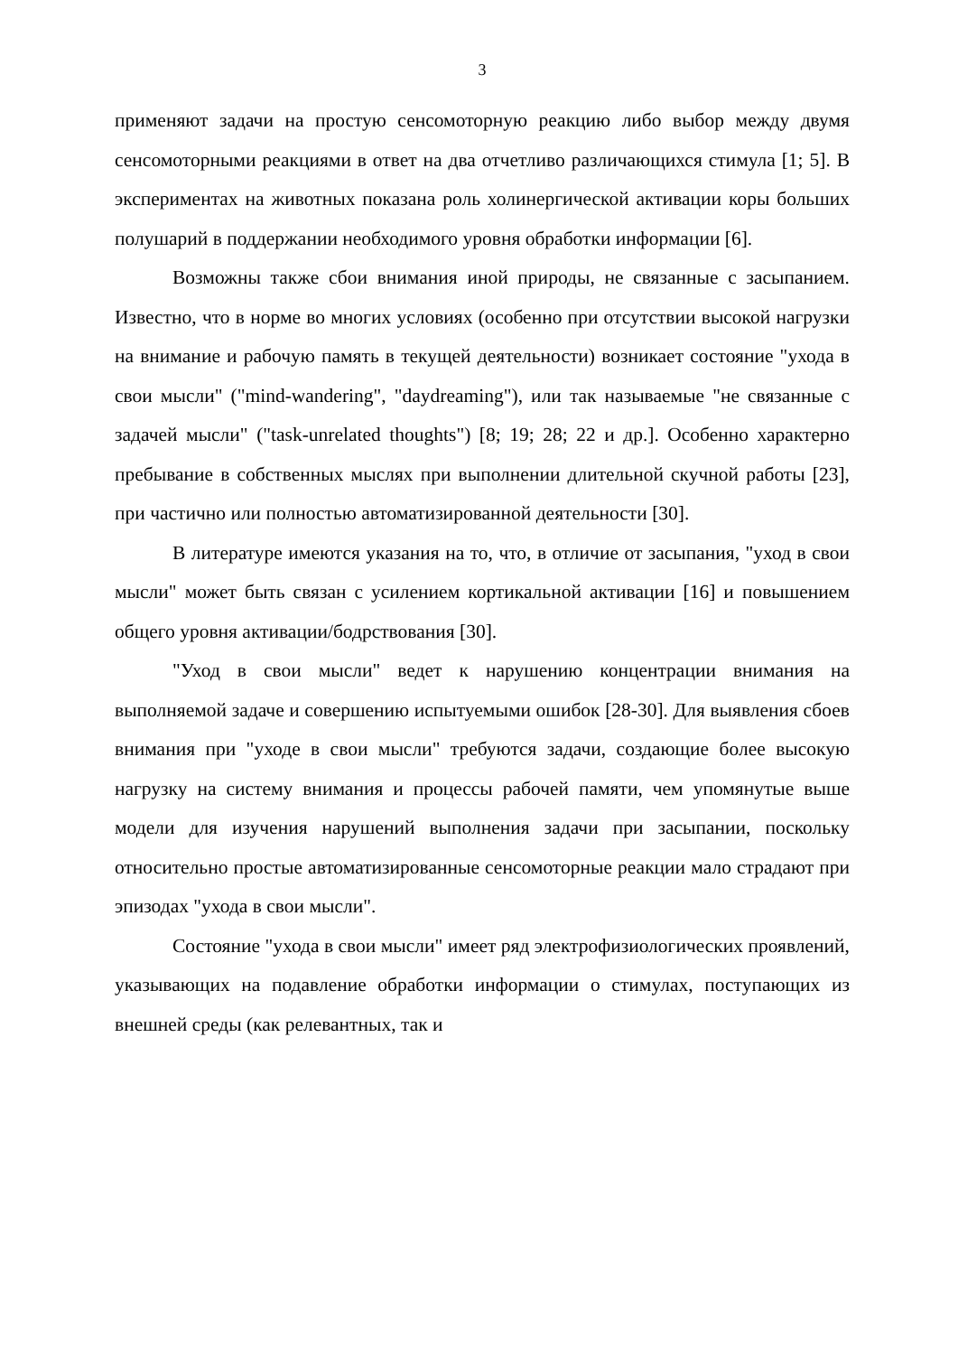3
применяют задачи на простую сенсомоторную реакцию либо выбор между двумя сенсомоторными реакциями в ответ на два отчетливо различающихся стимула [1; 5]. В экспериментах на животных показана роль холинергической активации коры больших полушарий в поддержании необходимого уровня обработки информации [6].
Возможны также сбои внимания иной природы, не связанные с засыпанием. Известно, что в норме во многих условиях (особенно при отсутствии высокой нагрузки на внимание и рабочую память в текущей деятельности) возникает состояние "ухода в свои мысли" ("mind-wandering", "daydreaming"), или так называемые "не связанные с задачей мысли" ("task-unrelated thoughts") [8; 19; 28; 22 и др.]. Особенно характерно пребывание в собственных мыслях при выполнении длительной скучной работы [23], при частично или полностью автоматизированной деятельности [30].
В литературе имеются указания на то, что, в отличие от засыпания, "уход в свои мысли" может быть связан с усилением кортикальной активации [16] и повышением общего уровня активации/бодрствования [30].
"Уход в свои мысли" ведет к нарушению концентрации внимания на выполняемой задаче и совершению испытуемыми ошибок [28-30]. Для выявления сбоев внимания при "уходе в свои мысли" требуются задачи, создающие более высокую нагрузку на систему внимания и процессы рабочей памяти, чем упомянутые выше модели для изучения нарушений выполнения задачи при засыпании, поскольку относительно простые автоматизированные сенсомоторные реакции мало страдают при эпизодах "ухода в свои мысли".
Состояние "ухода в свои мысли" имеет ряд электрофизиологических проявлений, указывающих на подавление обработки информации о стимулах, поступающих из внешней среды (как релевантных, так и